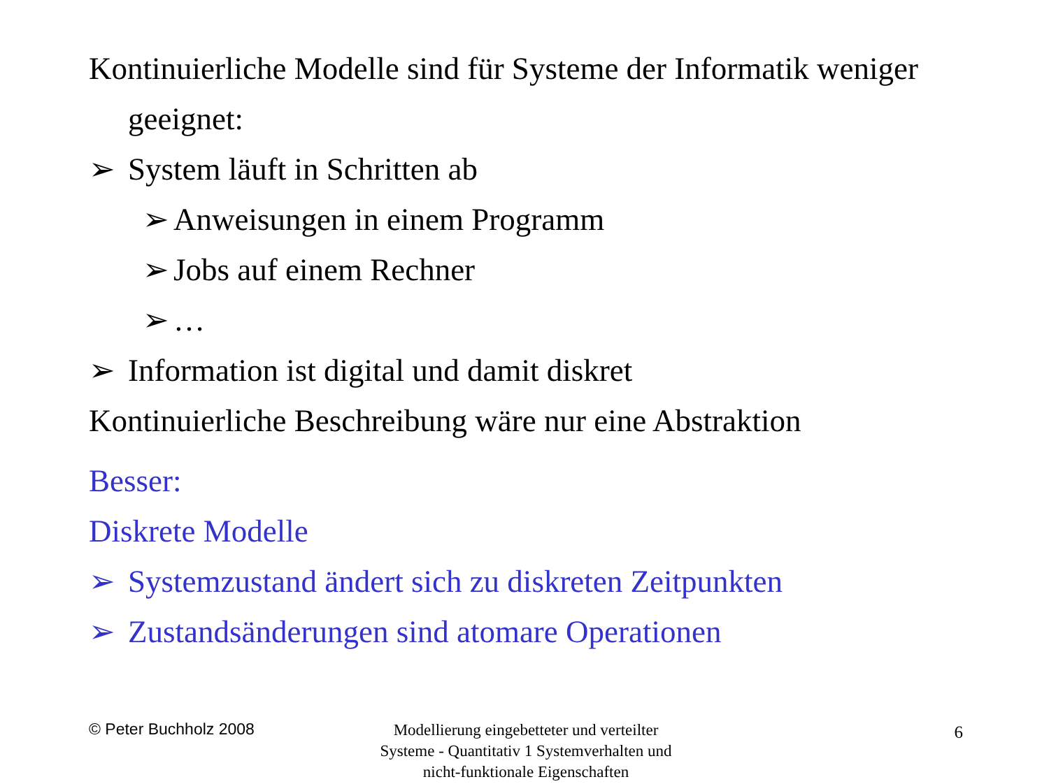Kontinuierliche Modelle sind für Systeme der Informatik weniger geeignet:
➢ System läuft in Schritten ab
➢ Anweisungen in einem Programm
➢ Jobs auf einem Rechner
➢ …
➢ Information ist digital und damit diskret
Kontinuierliche Beschreibung wäre nur eine Abstraktion
Besser:
Diskrete Modelle
➢ Systemzustand ändert sich zu diskreten Zeitpunkten
➢ Zustandsänderungen sind atomare Operationen
© Peter Buchholz 2008
Modellierung eingebetteter und verteilter Systeme - Quantitativ 1 Systemverhalten und nicht-funktionale Eigenschaften
6